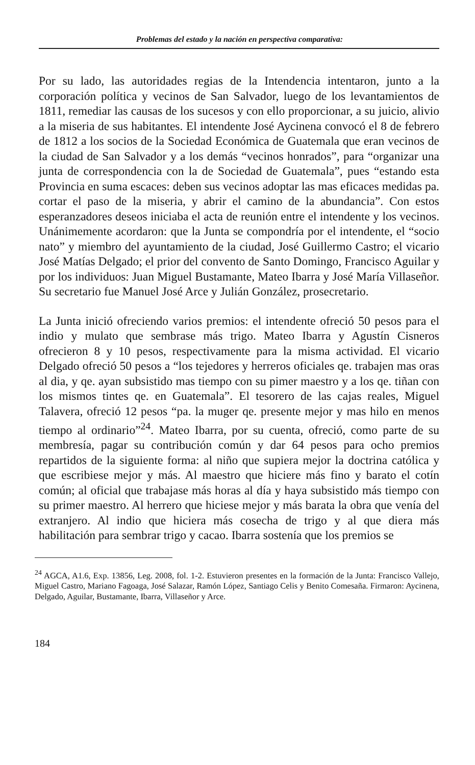Problemas del estado y la nación en perspectiva comparativa:
Por su lado, las autoridades regias de la Intendencia intentaron, junto a la corporación política y vecinos de San Salvador, luego de los levantamientos de 1811, remediar las causas de los sucesos y con ello proporcionar, a su juicio, alivio a la miseria de sus habitantes. El intendente José Aycinena convocó el 8 de febrero de 1812 a los socios de la Sociedad Económica de Guatemala que eran vecinos de la ciudad de San Salvador y a los demás “vecinos honrados”, para “organizar una junta de correspondencia con la de Sociedad de Guatemala”, pues “estando esta Provincia en suma escaces: deben sus vecinos adoptar las mas eficaces medidas pa. cortar el paso de la miseria, y abrir el camino de la abundancia”. Con estos esperanzadores deseos iniciaba el acta de reunión entre el intendente y los vecinos. Unánimemente acordaron: que la Junta se compondría por el intendente, el “socio nato” y miembro del ayuntamiento de la ciudad, José Guillermo Castro; el vicario José Matías Delgado; el prior del convento de Santo Domingo, Francisco Aguilar y por los individuos: Juan Miguel Bustamante, Mateo Ibarra y José María Villaseñor. Su secretario fue Manuel José Arce y Julián González, prosecretario.
La Junta inició ofreciendo varios premios: el intendente ofreció 50 pesos para el indio y mulato que sembrase más trigo. Mateo Ibarra y Agustín Cisneros ofrecieron 8 y 10 pesos, respectivamente para la misma actividad. El vicario Delgado ofreció 50 pesos a “los tejedores y herreros oficiales qe. trabajen mas oras al dia, y qe. ayan subsistido mas tiempo con su pimer maestro y a los qe. tiñan con los mismos tintes qe. en Guatemala”. El tesorero de las cajas reales, Miguel Talavera, ofreció 12 pesos “pa. la muger qe. presente mejor y mas hilo en menos tiempo al ordinario”<sup>24</sup>. Mateo Ibarra, por su cuenta, ofreció, como parte de su membresía, pagar su contribución común y dar 64 pesos para ocho premios repartidos de la siguiente forma: al niño que supiera mejor la doctrina católica y que escribiese mejor y más. Al maestro que hiciere más fino y barato el cotín común; al oficial que trabajase más horas al día y haya subsistido más tiempo con su primer maestro. Al herrero que hiciese mejor y más barata la obra que venía del extranjero. Al indio que hiciera más cosecha de trigo y al que diera más habilitación para sembrar trigo y cacao. Ibarra sostenía que los premios se
<sup>24</sup> AGCA, A1.6, Exp. 13856, Leg. 2008, fol. 1-2. Estuvieron presentes en la formación de la Junta: Francisco Vallejo, Miguel Castro, Mariano Fagoaga, José Salazar, Ramón López, Santiago Celis y Benito Comesaña. Firmaron: Aycinena, Delgado, Aguilar, Bustamante, Ibarra, Villaseñor y Arce.
184